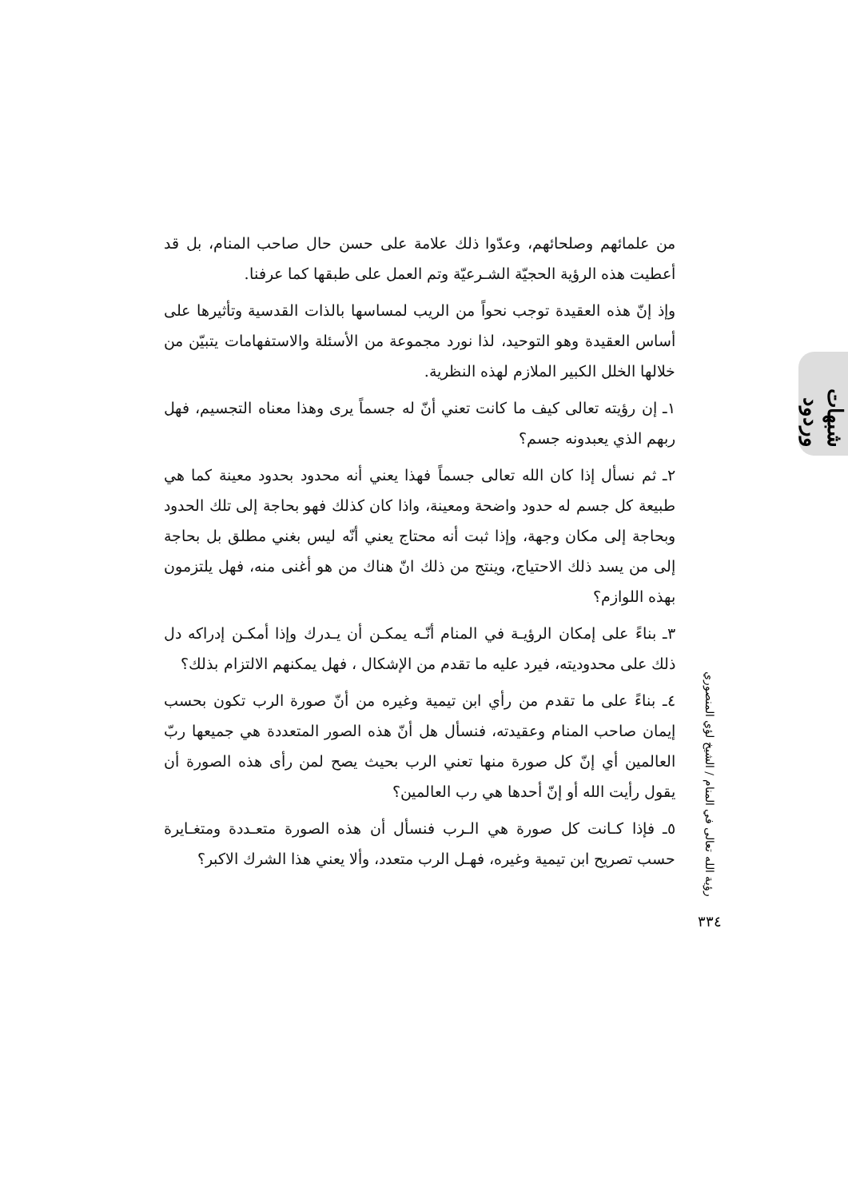شبهات وردود
من علمائهم وصلحائهم، وعدّوا ذلك علامة على حسن حال صاحب المنام، بل قد أعطيت هذه الرؤية الحجيّة الشـرعيّة وتم العمل على طبقها كما عرفنا.
وإذ إنّ هذه العقيدة توجب نحواً من الريب لمساسها بالذات القدسية وتأثيرها على أساس العقيدة وهو التوحيد، لذا نورد مجموعة من الأسئلة والاستفهامات يتبيّن من خلالها الخلل الكبير الملازم لهذه النظرية.
١ـ إن رؤيته تعالى كيف ما كانت تعني أنّ له جسماً يرى وهذا معناه التجسيم، فهل ربهم الذي يعبدونه جسم؟
٢ـ ثم نسأل إذا كان الله تعالى جسماً فهذا يعني أنه محدود بحدود معينة كما هي طبيعة كل جسم له حدود واضحة ومعينة، واذا كان كذلك فهو بحاجة إلى تلك الحدود وبحاجة إلى مكان وجهة، وإذا ثبت أنه محتاج يعني أنّه ليس بغني مطلق بل بحاجة إلى من يسد ذلك الاحتياج، وينتج من ذلك انّ هناك من هو أغنى منه، فهل يلتزمون بهذه اللوازم؟
٣ـ بناءً على إمكان الرؤيـة في المنام أنّـه يمكـن أن يـدرك وإذا أمكـن إدراكه دل ذلك على محدوديته، فيرد عليه ما تقدم من الإشكال ، فهل يمكنهم الالتزام بذلك؟
٤ـ بناءً على ما تقدم من رأي ابن تيمية وغيره من أنّ صورة الرب تكون بحسب إيمان صاحب المنام وعقيدته، فنسأل هل أنّ هذه الصور المتعددة هي جميعها ربّ العالمين أي إنّ كل صورة منها تعني الرب بحيث يصح لمن رأى هذه الصورة أن يقول رأيت الله أو إنّ أحدها هي رب العالمين؟
٥ـ فإذا كـانت كل صورة هي الـرب فنسأل أن هذه الصورة متعـددة ومتغـايرة حسب تصريح ابن تيمية وغيره، فهـل الرب متعدد، وألا يعني هذا الشرك الاكبر؟
رؤية الله تعالى في المنام / الشيخ لؤي المنصوري
٣٣٤